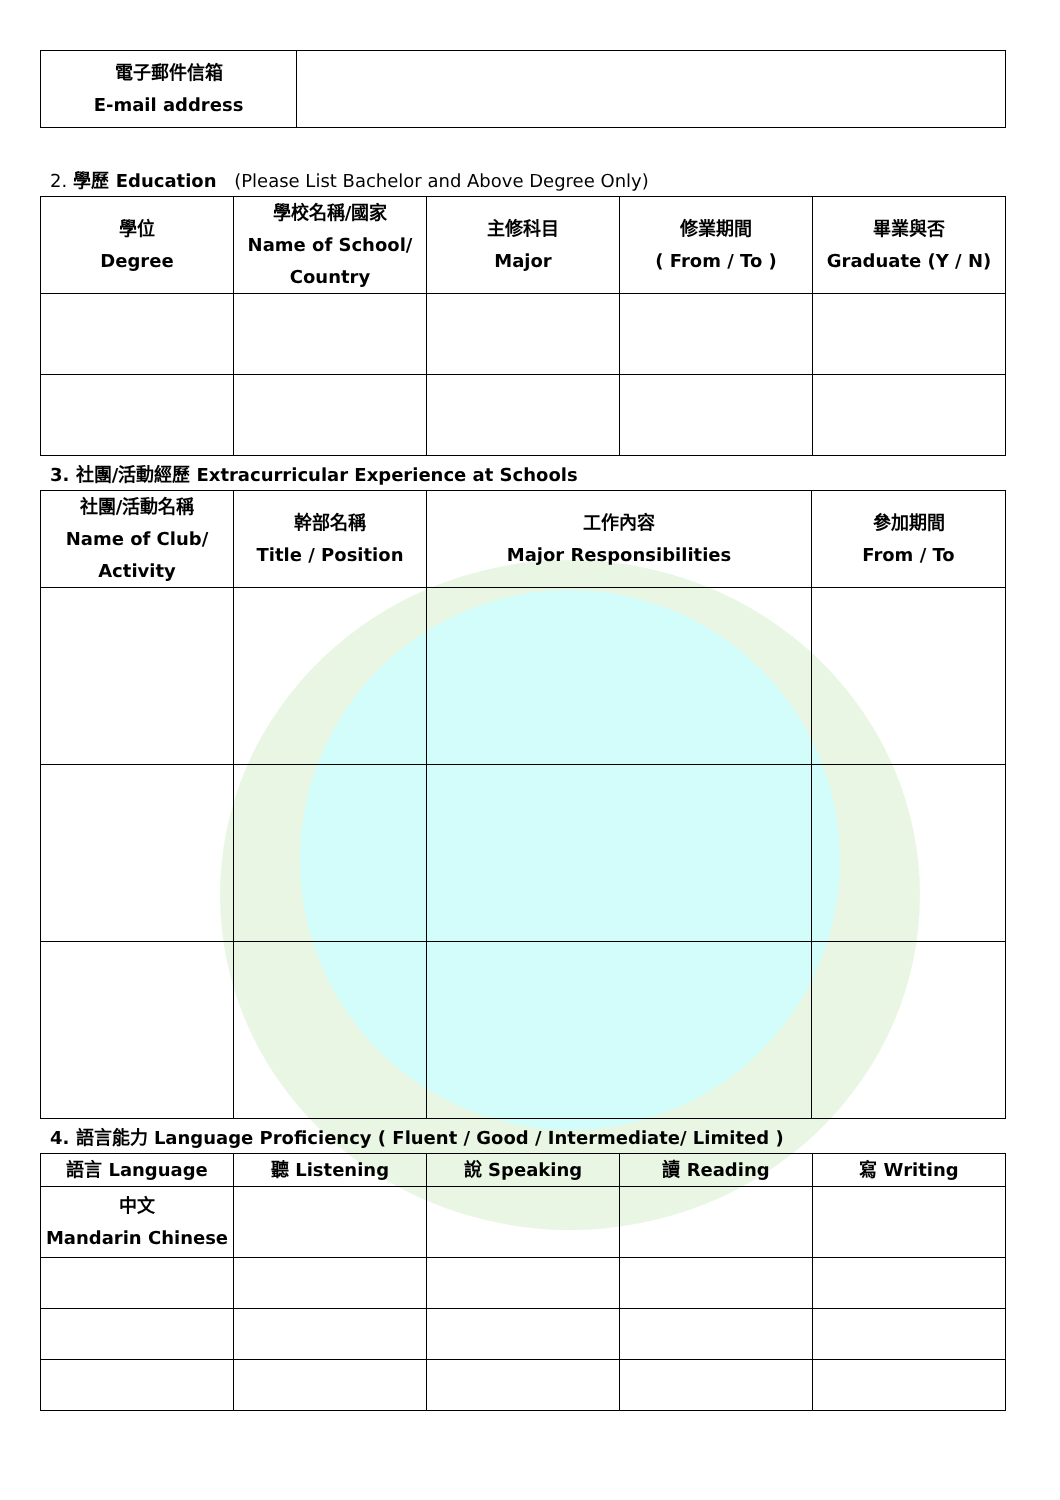| 電子郵件信箱 E-mail address | |
2. 學歷 Education (Please List Bachelor and Above Degree Only)
| 學位 Degree | 學校名稱/國家 Name of School/ Country | 主修科目 Major | 修業期間 ( From / To ) | 畢業與否 Graduate (Y / N) |
| --- | --- | --- | --- | --- |
3. 社團/活動經歷 Extracurricular Experience at Schools
| 社團/活動名稱 Name of Club/ Activity | 幹部名稱 Title / Position | 工作內容 Major Responsibilities | 參加期間 From / To |
| --- | --- | --- | --- |
4. 語言能力 Language Proficiency ( Fluent / Good / Intermediate/ Limited )
| 語言 Language | 聽 Listening | 說 Speaking | 讀 Reading | 寫 Writing |
| --- | --- | --- | --- | --- |
| 中文 Mandarin Chinese | | | | |